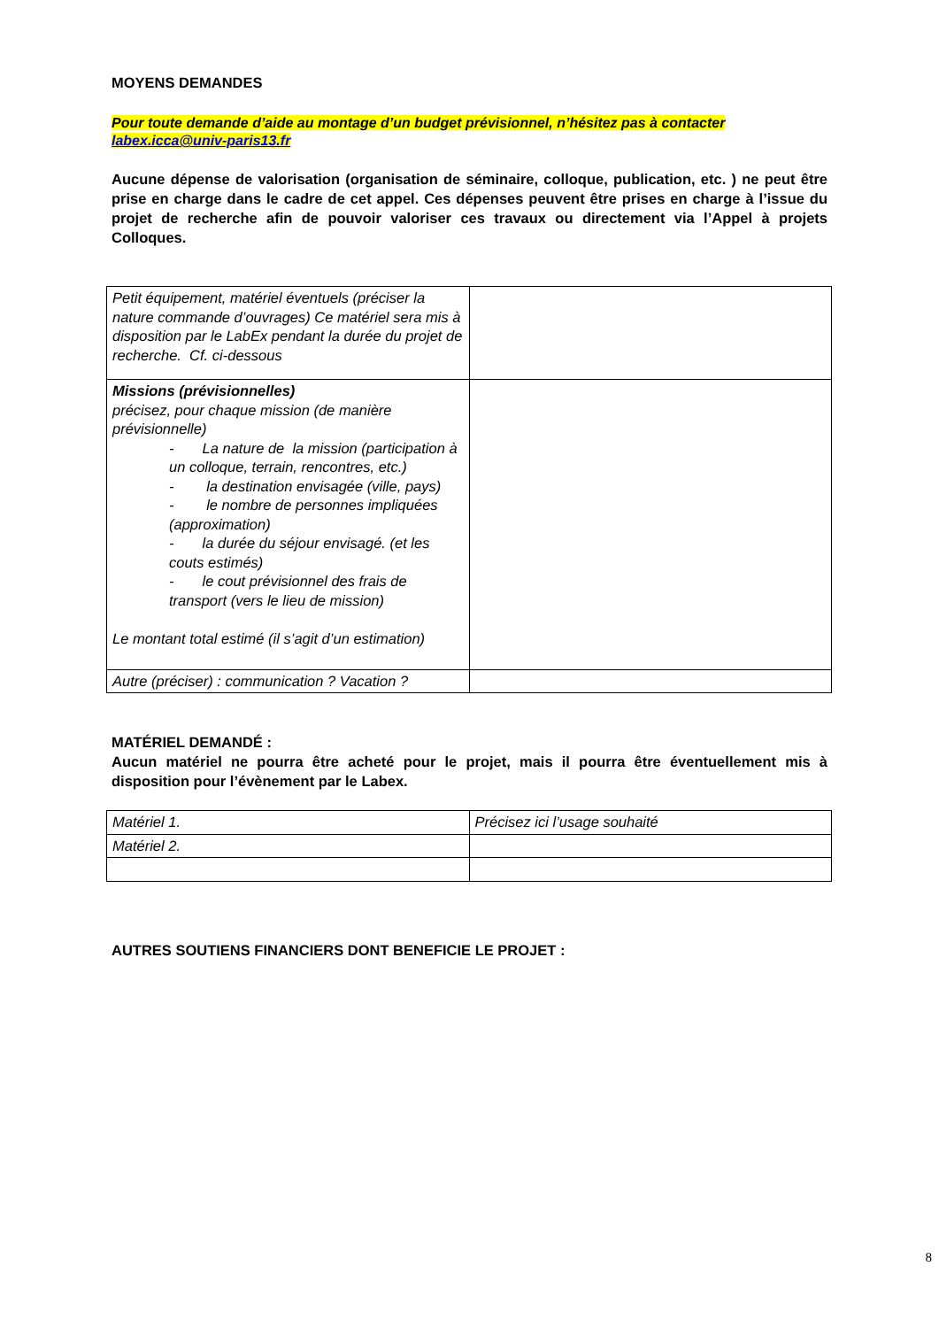MOYENS DEMANDES
Pour toute demande d’aide au montage d’un budget prévisionnel, n’hésitez pas à contacter
labex.icca@univ-paris13.fr
Aucune dépense de valorisation (organisation de séminaire, colloque, publication, etc. ) ne peut être prise en charge dans le cadre de cet appel. Ces dépenses peuvent être prises en charge à l’issue du projet de recherche afin de pouvoir valoriser ces travaux ou directement via l’Appel à projets Colloques.
| Petit équipement, matériel éventuels (préciser la nature commande d’ouvrages) Ce matériel sera mis à disposition par le LabEx pendant la durée du projet de recherche. Cf. ci-dessous | |
| Missions (prévisionnelles) précisez, pour chaque mission (de manière prévisionnelle) - La nature de la mission (participation à un colloque, terrain, rencontres, etc.) - la destination envisagée (ville, pays) - le nombre de personnes impliquées (approximation) - la durée du séjour envisagé. (et les couts estimés) - le cout prévisionnel des frais de transport (vers le lieu de mission) Le montant total estimé (il s’agit d’un estimation) | |
| Autre (préciser) : communication ? Vacation ? | |
MATÉRIEL DEMANDÉ :
Aucun matériel ne pourra être acheté pour le projet, mais il pourra être éventuellement mis à disposition pour l’évènement par le Labex.
| Matériel 1. | Précisez ici l’usage souhaité |
| Matériel 2. | |
AUTRES SOUTIENS FINANCIERS DONT BENEFICIE LE PROJET :
8